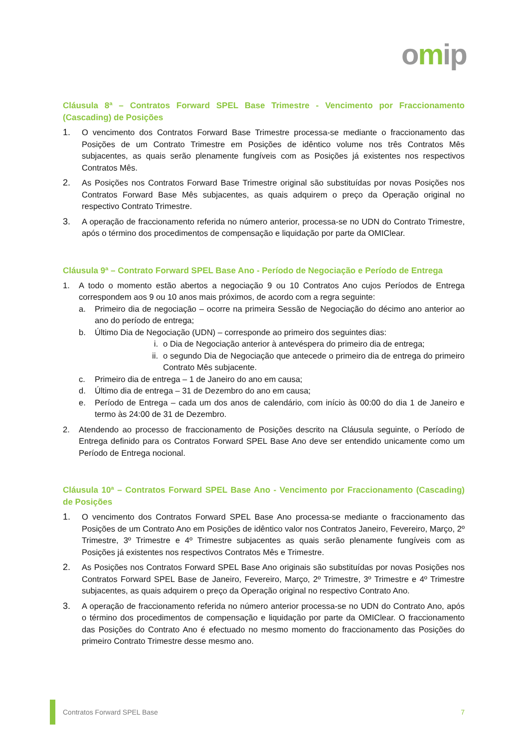omip
Cláusula 8ª – Contratos Forward SPEL Base Trimestre - Vencimento por Fraccionamento (Cascading) de Posições
1. O vencimento dos Contratos Forward Base Trimestre processa-se mediante o fraccionamento das Posições de um Contrato Trimestre em Posições de idêntico volume nos três Contratos Mês subjacentes, as quais serão plenamente fungíveis com as Posições já existentes nos respectivos Contratos Mês.
2. As Posições nos Contratos Forward Base Trimestre original são substituídas por novas Posições nos Contratos Forward Base Mês subjacentes, as quais adquirem o preço da Operação original no respectivo Contrato Trimestre.
3. A operação de fraccionamento referida no número anterior, processa-se no UDN do Contrato Trimestre, após o término dos procedimentos de compensação e liquidação por parte da OMIClear.
Cláusula 9ª – Contrato Forward SPEL Base Ano - Período de Negociação e Período de Entrega
1. A todo o momento estão abertos a negociação 9 ou 10 Contratos Ano cujos Períodos de Entrega correspondem aos 9 ou 10 anos mais próximos, de acordo com a regra seguinte:
a. Primeiro dia de negociação – ocorre na primeira Sessão de Negociação do décimo ano anterior ao ano do período de entrega;
b. Último Dia de Negociação (UDN) – corresponde ao primeiro dos seguintes dias:
i. o Dia de Negociação anterior à antevéspera do primeiro dia de entrega;
ii. o segundo Dia de Negociação que antecede o primeiro dia de entrega do primeiro Contrato Mês subjacente.
c. Primeiro dia de entrega – 1 de Janeiro do ano em causa;
d. Último dia de entrega – 31 de Dezembro do ano em causa;
e. Período de Entrega – cada um dos anos de calendário, com início às 00:00 do dia 1 de Janeiro e termo às 24:00 de 31 de Dezembro.
2. Atendendo ao processo de fraccionamento de Posições descrito na Cláusula seguinte, o Período de Entrega definido para os Contratos Forward SPEL Base Ano deve ser entendido unicamente como um Período de Entrega nocional.
Cláusula 10ª – Contratos Forward SPEL Base Ano - Vencimento por Fraccionamento (Cascading) de Posições
1. O vencimento dos Contratos Forward SPEL Base Ano processa-se mediante o fraccionamento das Posições de um Contrato Ano em Posições de idêntico valor nos Contratos Janeiro, Fevereiro, Março, 2º Trimestre, 3º Trimestre e 4º Trimestre subjacentes as quais serão plenamente fungíveis com as Posições já existentes nos respectivos Contratos Mês e Trimestre.
2. As Posições nos Contratos Forward SPEL Base Ano originais são substituídas por novas Posições nos Contratos Forward SPEL Base de Janeiro, Fevereiro, Março, 2º Trimestre, 3º Trimestre e 4º Trimestre subjacentes, as quais adquirem o preço da Operação original no respectivo Contrato Ano.
3. A operação de fraccionamento referida no número anterior processa-se no UDN do Contrato Ano, após o término dos procedimentos de compensação e liquidação por parte da OMIClear. O fraccionamento das Posições do Contrato Ano é efectuado no mesmo momento do fraccionamento das Posições do primeiro Contrato Trimestre desse mesmo ano.
Contratos Forward SPEL Base 7